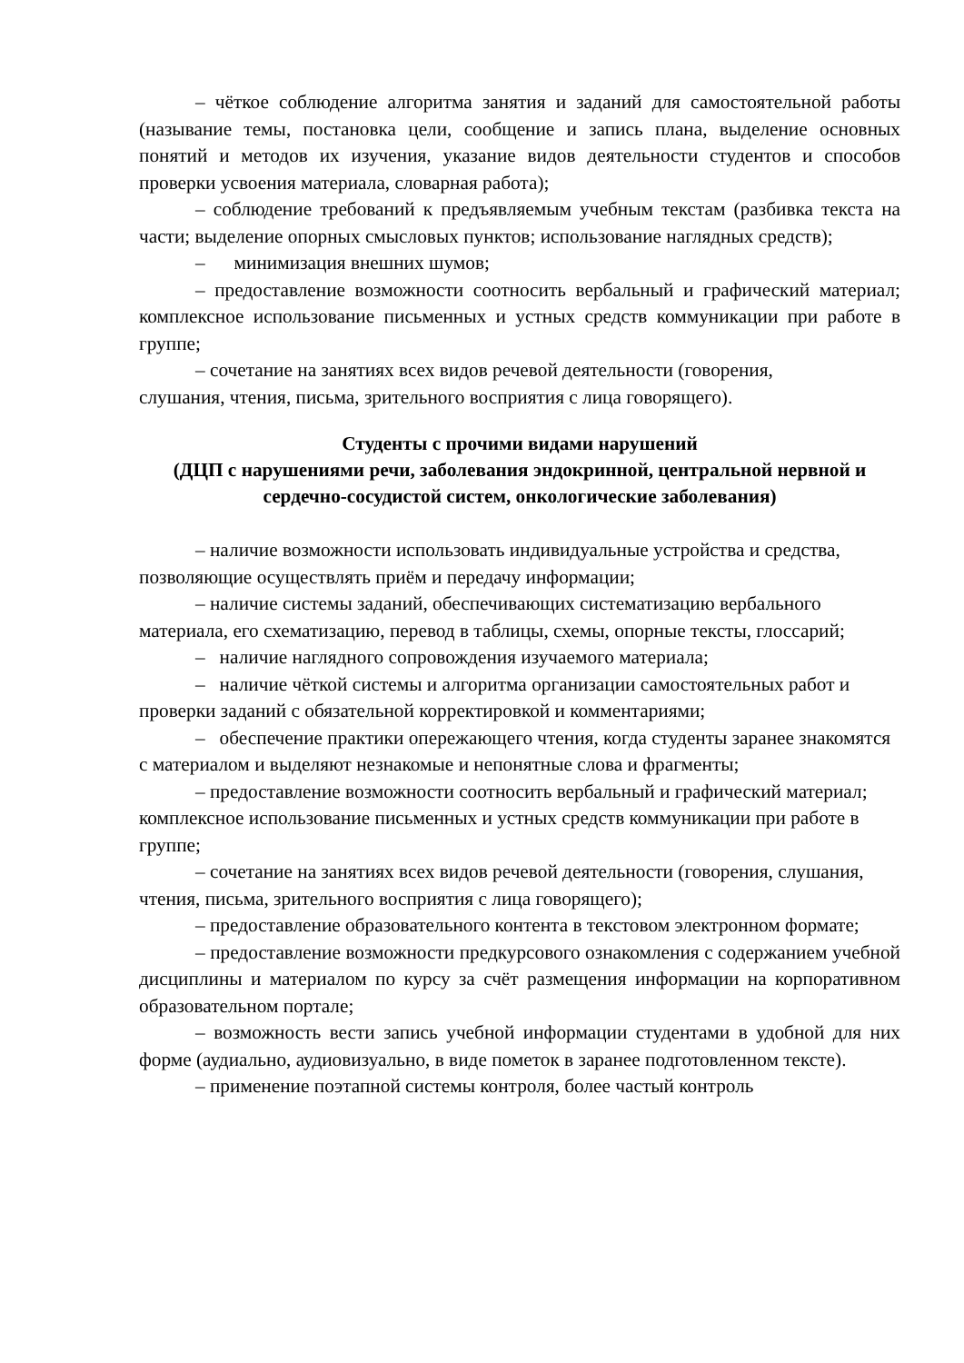– чёткое соблюдение алгоритма занятия и заданий для самостоятельной работы (называние темы, постановка цели, сообщение и запись плана, выделение основных понятий и методов их изучения, указание видов деятельности студентов и способов проверки усвоения материала, словарная работа);
– соблюдение требований к предъявляемым учебным текстам (разбивка текста на части; выделение опорных смысловых пунктов; использование наглядных средств);
– минимизация внешних шумов;
– предоставление возможности соотносить вербальный и графический материал; комплексное использование письменных и устных средств коммуникации при работе в группе;
– сочетание на занятиях всех видов речевой деятельности (говорения,
слушания, чтения, письма, зрительного восприятия с лица говорящего).
Студенты с прочими видами нарушений
(ДЦП с нарушениями речи, заболевания эндокринной, центральной нервной и сердечно-сосудистой систем, онкологические заболевания)
– наличие возможности использовать индивидуальные устройства и средства, позволяющие осуществлять приём и передачу информации;
– наличие системы заданий, обеспечивающих систематизацию вербального материала, его схематизацию, перевод в таблицы, схемы, опорные тексты, глоссарий;
– наличие наглядного сопровождения изучаемого материала;
– наличие чёткой системы и алгоритма организации самостоятельных работ и проверки заданий с обязательной корректировкой и комментариями;
– обеспечение практики опережающего чтения, когда студенты заранее знакомятся с материалом и выделяют незнакомые и непонятные слова и фрагменты;
– предоставление возможности соотносить вербальный и графический материал; комплексное использование письменных и устных средств коммуникации при работе в группе;
– сочетание на занятиях всех видов речевой деятельности (говорения, слушания, чтения, письма, зрительного восприятия с лица говорящего);
– предоставление образовательного контента в текстовом электронном формате;
– предоставление возможности предкурсового ознакомления с содержанием учебной дисциплины и материалом по курсу за счёт размещения информации на корпоративном образовательном портале;
– возможность вести запись учебной информации студентами в удобной для них форме (аудиально, аудиовизуально, в виде пометок в заранее подготовленном тексте).
– применение поэтапной системы контроля, более частый контроль